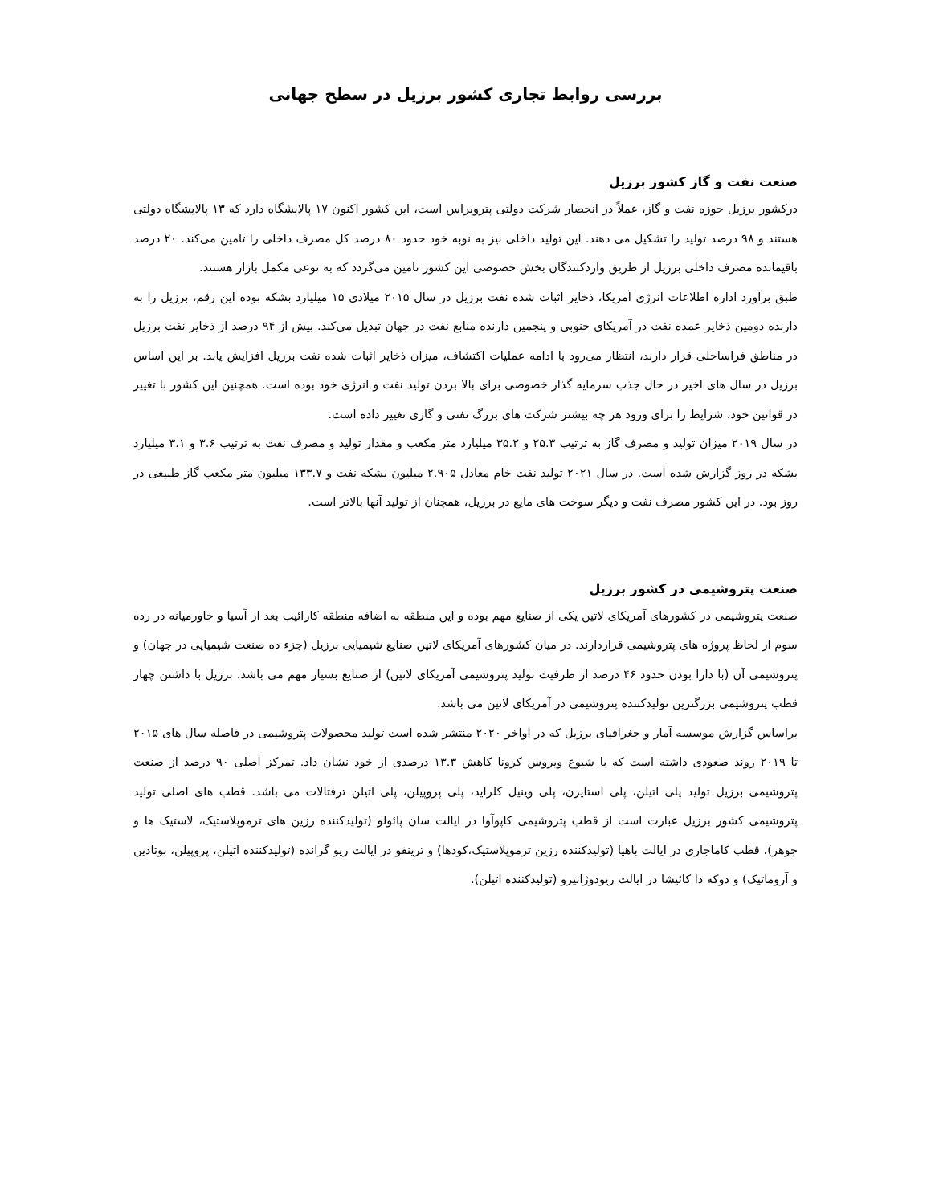بررسی روابط تجاری کشور برزیل در سطح جهانی
صنعت نفت و گاز کشور برزیل
درکشور برزیل حوزه نفت و گاز، عملاً در انحصار شرکت دولتی پتروبراس است، این کشور اکنون ۱۷ پالایشگاه دارد که ۱۳ پالایشگاه دولتی هستند و ۹۸ درصد تولید را تشکیل می دهند. این تولید داخلی نیز به نوبه خود حدود ۸۰ درصد کل مصرف داخلی را تامین می‌کند. ۲۰ درصد باقیمانده مصرف داخلی برزیل از طریق واردکنندگان بخش خصوصی این کشور تامین می‌گردد که به نوعی مکمل بازار هستند.
طبق برآورد اداره اطلاعات انرژی آمریکا، ذخایر اثبات شده نفت برزیل در سال ۲۰۱۵ میلادی ۱۵ میلیارد بشکه بوده این رقم، برزیل را به دارنده دومین ذخایر عمده نفت در آمریکای جنوبی و پنجمین دارنده منابع نفت در جهان تبدیل می‌کند. بیش از ۹۴ درصد از ذخایر نفت برزیل در مناطق فراساحلی قرار دارند، انتظار می‌رود با ادامه عملیات اکتشاف، میزان ذخایر اثبات شده نفت برزیل افزایش یابد. بر این اساس برزیل در سال های اخیر در حال جذب سرمایه گذار خصوصی برای بالا بردن تولید نفت و انرژی خود بوده است. همچنین این کشور با تغییر در قوانین خود، شرایط را برای ورود هر چه بیشتر شرکت های بزرگ نفتی و گازی تغییر داده است.
در سال ۲۰۱۹ میزان تولید و مصرف گاز به ترتیب ۲۵.۳ و ۳۵.۲ میلیارد متر مکعب و مقدار تولید و مصرف نفت به ترتیب ۳.۶ و ۳.۱ میلیارد بشکه در روز گزارش شده است. در سال ۲۰۲۱ تولید نفت خام معادل ۲.۹۰۵ میلیون بشکه نفت و ۱۳۳.۷ میلیون متر مکعب گاز طبیعی در روز بود. در این کشور مصرف نفت و دیگر سوخت های مایع در برزیل، همچنان از تولید آنها بالاتر است.
صنعت پتروشیمی در کشور برزیل
صنعت پتروشیمی در کشورهای آمریکای لاتین یکی از صنایع مهم بوده و این منطقه به اضافه منطقه کارائیب بعد از آسیا و خاورمیانه در رده سوم از لحاظ پروژه های پتروشیمی قراردارند. در میان کشورهای آمریکای لاتین صنایع شیمیایی برزیل (جزء ده صنعت شیمیایی در جهان) و پتروشیمی آن (با دارا بودن حدود ۴۶ درصد از ظرفیت تولید پتروشیمی آمریکای لاتین) از صنایع بسیار مهم می باشد. برزیل با داشتن چهار قطب پتروشیمی بزرگترین تولیدکننده پتروشیمی در آمریکای لاتین می باشد.
براساس گزارش موسسه آمار و جغرافیای برزیل که در اواخر ۲۰۲۰ منتشر شده است تولید محصولات پتروشیمی در فاصله سال های ۲۰۱۵ تا ۲۰۱۹ روند صعودی داشته است که با شیوع ویروس کرونا کاهش ۱۳.۳ درصدی از خود نشان داد. تمرکز اصلی ۹۰ درصد از صنعت پتروشیمی برزیل تولید پلی اتیلن، پلی استایرن، پلی وینیل کلراید، پلی پروپیلن، پلی اتیلن ترفتالات می باشد. قطب های اصلی تولید پتروشیمی کشور برزیل عبارت است از قطب پتروشیمی کاپوآوا در ایالت سان پائولو (تولیدکننده رزین های ترموپلاستیک، لاستیک ها و جوهر)، قطب کاماجاری در ایالت باهیا (تولیدکننده رزین ترموپلاستیک،کودها) و ترینفو در ایالت ریو گرانده (تولیدکننده اتیلن، پروپیلن، بوتادین و آروماتیک) و دوکه دا کائیشا در ایالت ریودوژانیرو (تولیدکننده اتیلن).